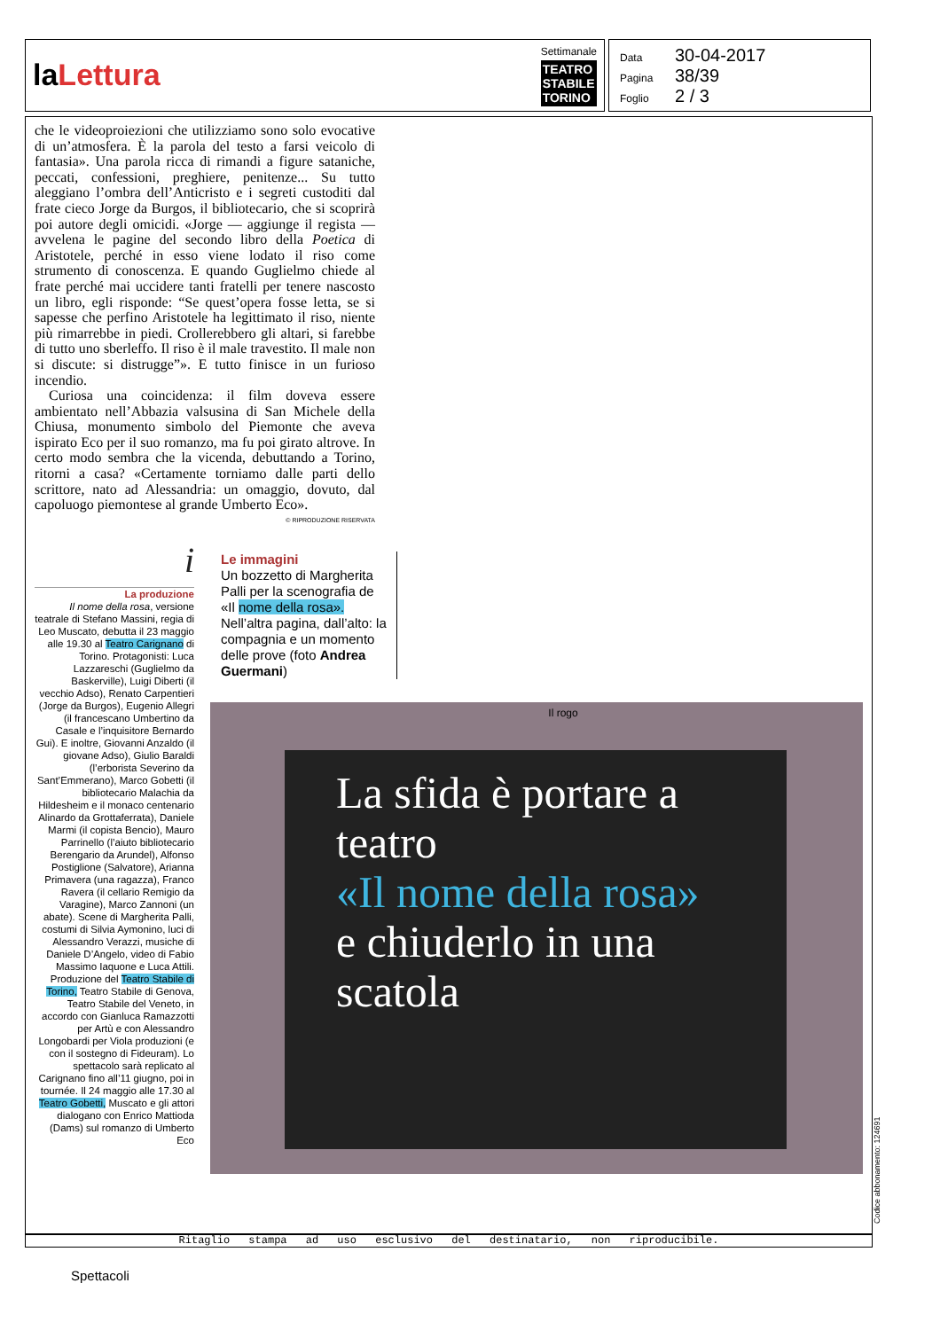laLettura
Settimanale
TEATRO
STABILE
TORINO
Data 30-04-2017
Pagina 38/39
Foglio 2 / 3
che le videoproiezioni che utilizziamo sono solo evocative di un’atmosfera. È la parola del testo a farsi veicolo di fantasia». Una parola ricca di rimandi a figure sataniche, peccati, confessioni, preghiere, penitenze... Su tutto aleggiano l’ombra dell’Anticristo e i segreti custoditi dal frate cieco Jorge da Burgos, il bibliotecario, che si scoprirà poi autore degli omicidi. «Jorge — aggiunge il regista — avvelena le pagine del secondo libro della Poetica di Aristotele, perché in esso viene lodato il riso come strumento di conoscenza. E quando Guglielmo chiede al frate perché mai uccidere tanti fratelli per tenere nascosto un libro, egli risponde: “Se quest’opera fosse letta, se si sapesse che perfino Aristotele ha legittimato il riso, niente più rimarrebbe in piedi. Crollerebbero gli altari, si farebbe di tutto uno sberleffo. Il riso è il male travestito. Il male non si discute: si distrugge”». E tutto finisce in un furioso incendio.
Curiosa una coincidenza: il film doveva essere ambientato nell’Abbazia valsusina di San Michele della Chiusa, monumento simbolo del Piemonte che aveva ispirato Eco per il suo romanzo, ma fu poi girato altrove. In certo modo sembra che la vicenda, debuttando a Torino, ritorni a casa? «Certamente torniamo dalle parti dello scrittore, nato ad Alessandria: un omaggio, dovuto, dal capoluogo piemontese al grande Umberto Eco».
© RIPRODUZIONE RISERVATA
i
La produzione
Il nome della rosa, versione teatrale di Stefano Massini, regia di Leo Muscato, debutta il 23 maggio alle 19.30 al Teatro Carignano di Torino. Protagonisti: Luca Lazzareschi (Guglielmo da Baskerville), Luigi Diberti (il vecchio Adso), Renato Carpentieri (Jorge da Burgos), Eugenio Allegri (il francescano Umbertino da Casale e l’inquisitore Bernardo Gui). E inoltre, Giovanni Anzaldo (il giovane Adso), Giulio Baraldi (l’erborista Severino da Sant’Emmerano), Marco Gobetti (il bibliotecario Malachia da Hildesheim e il monaco centenario Alinardo da Grottaferrata), Daniele Marmi (il copista Bencio), Mauro Parrinello (l’aiuto bibliotecario Berengario da Arundel), Alfonso Postiglione (Salvatore), Arianna Primavera (una ragazza), Franco Ravera (il cellario Remigio da Varagine), Marco Zannoni (un abate). Scene di Margherita Palli, costumi di Silvia Aymonino, luci di Alessandro Verazzi, musiche di Daniele D’Angelo, video di Fabio Massimo Iaquone e Luca Attili. Produzione del Teatro Stabile di Torino, Teatro Stabile di Genova, Teatro Stabile del Veneto, in accordo con Gianluca Ramazzotti per Artù e con Alessandro Longobardi per Viola produzioni (e con il sostegno di Fideuram). Lo spettacolo sarà replicato al Carignano fino all’11 giugno, poi in tournée. Il 24 maggio alle 17.30 al Teatro Gobetti, Muscato e gli attori dialogano con Enrico Mattioda (Dams) sul romanzo di Umberto Eco
Le immagini
Un bozzetto di Margherita Palli per la scenografia de «Il nome della rosa». Nell’altra pagina, dall’alto: la compagnia e un momento delle prove (foto Andrea Guermani)
Il rogo
La sfida è portare a teatro
«Il nome della rosa»
e chiuderlo in una scatola
Ritaglio stampa ad uso esclusivo del destinatario, non riproducibile.
Codice abbonamento: 124691
Spettacoli